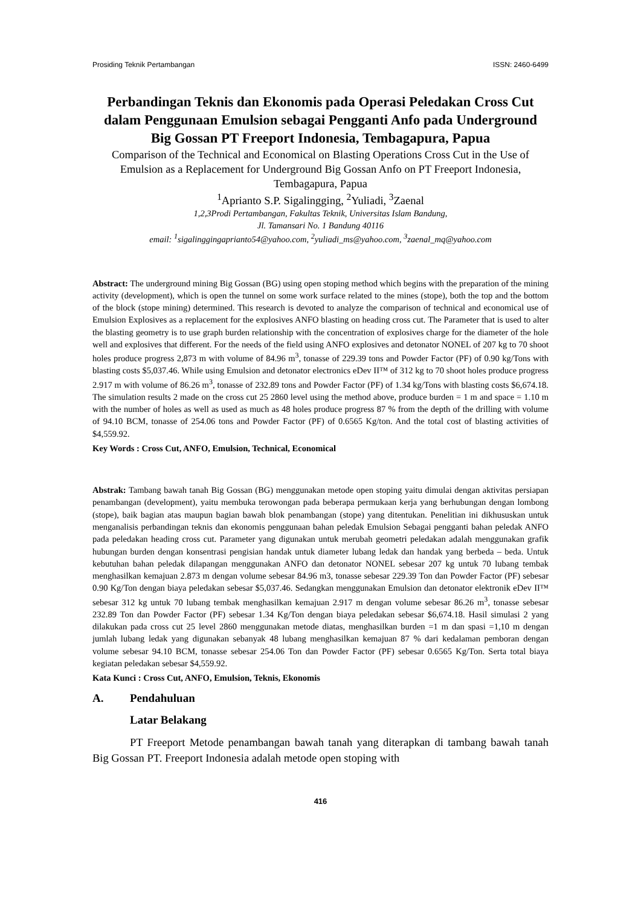Prosiding Teknik Pertambangan ISSN: 2460-6499
Perbandingan Teknis dan Ekonomis pada Operasi Peledakan Cross Cut dalam Penggunaan Emulsion sebagai Pengganti Anfo pada Underground Big Gossan PT Freeport Indonesia, Tembagapura, Papua
Comparison of the Technical and Economical on Blasting Operations Cross Cut in the Use of Emulsion as a Replacement for Underground Big Gossan Anfo on PT Freeport Indonesia, Tembagapura, Papua
<sup>1</sup> Aprianto S.P. Sigalingging, <sup>2</sup>Yuliadi, <sup>3</sup>Zaenal
1,2,3Prodi Pertambangan, Fakultas Teknik, Universitas Islam Bandung,
Jl. Tamansari No. 1 Bandung 40116
email: <sup>1</sup>sigalinggingaprianto54@yahoo.com, <sup>2</sup>yuliadi_ms@yahoo.com, <sup>3</sup>zaenal_mq@yahoo.com
Abstract: The underground mining Big Gossan (BG) using open stoping method which begins with the preparation of the mining activity (development), which is open the tunnel on some work surface related to the mines (stope), both the top and the bottom of the block (stope mining) determined. This research is devoted to analyze the comparison of technical and economical use of Emulsion Explosives as a replacement for the explosives ANFO blasting on heading cross cut. The Parameter that is used to alter the blasting geometry is to use graph burden relationship with the concentration of explosives charge for the diameter of the hole well and explosives that different. For the needs of the field using ANFO explosives and detonator NONEL of 207 kg to 70 shoot holes produce progress 2,873 m with volume of 84.96 m<sup>3</sup>, tonasse of 229.39 tons and Powder Factor (PF) of 0.90 kg/Tons with blasting costs $5,037.46. While using Emulsion and detonator electronics eDev II™ of 312 kg to 70 shoot holes produce progress 2.917 m with volume of 86.26 m<sup>3</sup>, tonasse of 232.89 tons and Powder Factor (PF) of 1.34 kg/Tons with blasting costs $6,674.18. The simulation results 2 made on the cross cut 25 2860 level using the method above, produce burden = 1 m and space = 1.10 m with the number of holes as well as used as much as 48 holes produce progress 87 % from the depth of the drilling with volume of 94.10 BCM, tonasse of 254.06 tons and Powder Factor (PF) of 0.6565 Kg/ton. And the total cost of blasting activities of $4,559.92.
Key Words : Cross Cut, ANFO, Emulsion, Technical, Economical
Abstrak: Tambang bawah tanah Big Gossan (BG) menggunakan metode open stoping yaitu dimulai dengan aktivitas persiapan penambangan (development), yaitu membuka terowongan pada beberapa permukaan kerja yang berhubungan dengan lombong (stope), baik bagian atas maupun bagian bawah blok penambangan (stope) yang ditentukan. Penelitian ini dikhususkan untuk menganalisis perbandingan teknis dan ekonomis penggunaan bahan peledak Emulsion Sebagai pengganti bahan peledak ANFO pada peledakan heading cross cut. Parameter yang digunakan untuk merubah geometri peledakan adalah menggunakan grafik hubungan burden dengan konsentrasi pengisian handak untuk diameter lubang ledak dan handak yang berbeda – beda. Untuk kebutuhan bahan peledak dilapangan menggunakan ANFO dan detonator NONEL sebesar 207 kg untuk 70 lubang tembak menghasilkan kemajuan 2.873 m dengan volume sebesar 84.96 m3, tonasse sebesar 229.39 Ton dan Powder Factor (PF) sebesar 0.90 Kg/Ton dengan biaya peledakan sebesar $5,037.46. Sedangkan menggunakan Emulsion dan detonator elektronik eDev II™ sebesar 312 kg untuk 70 lubang tembak menghasilkan kemajuan 2.917 m dengan volume sebesar 86.26 m<sup>3</sup>, tonasse sebesar 232.89 Ton dan Powder Factor (PF) sebesar 1.34 Kg/Ton dengan biaya peledakan sebesar $6,674.18. Hasil simulasi 2 yang dilakukan pada cross cut 25 level 2860 menggunakan metode diatas, menghasilkan burden =1 m dan spasi =1,10 m dengan jumlah lubang ledak yang digunakan sebanyak 48 lubang menghasilkan kemajuan 87 % dari kedalaman pemboran dengan volume sebesar 94.10 BCM, tonasse sebesar 254.06 Ton dan Powder Factor (PF) sebesar 0.6565 Kg/Ton. Serta total biaya kegiatan peledakan sebesar $4,559.92.
Kata Kunci : Cross Cut, ANFO, Emulsion, Teknis, Ekonomis
A. Pendahuluan
Latar Belakang
PT Freeport Metode penambangan bawah tanah yang diterapkan di tambang bawah tanah Big Gossan PT. Freeport Indonesia adalah metode open stoping with
416